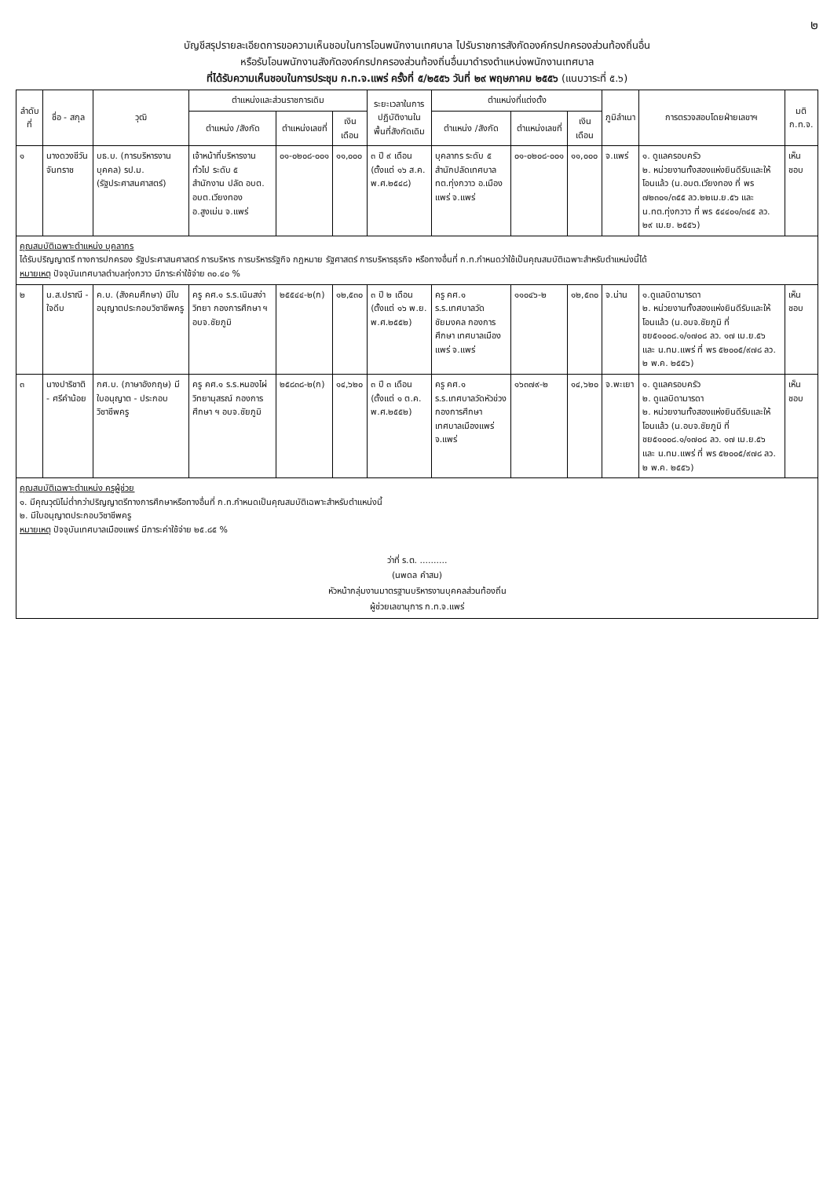๒
บัญชีสรุปรายละเอียดการขอความเห็นชอบในการโอนพนักงานเทศบาล ไปรับราชการสังกัดองค์กรปกครองส่วนท้องถิ่นอื่น
หรือรับโอนพนักงานสังกัดองค์กรปกครองส่วนท้องถิ่นอื่นมาดำรงตำแหน่งพนักงานเทศบาล
ที่ได้รับความเห็นชอบในการประชุม ก.ท.จ.แพร่ ครั้งที่ ๕/๒๕๕๖ วันที่ ๒๙ พฤษภาคม ๒๕๕๖ (แนบวาระที่ ๕.๖)
| ลำดับที่ | ชื่อ - สกุล | วุฒิ | ตำแหน่งและส่วนราชการเดิม | | | ระยะเวลาในการปฏิบัติงานในพื้นที่สังกัดเดิม | ตำแหน่งที่แต่งตั้ง | | | ภูมิลำเนา | การตรวจสอบโดยฝ่ายเลขาฯ | มติ ก.ท.จ. |
| --- | --- | --- | --- | --- | --- | --- | --- | --- | --- | --- | --- | --- |
| | | | ตำแหน่ง /สังกัด | ตำแหน่งเลขที่ | เงินเดือน | | ตำแหน่ง /สังกัด | ตำแหน่งเลขที่ | เงินเดือน | | | |
| ๑ | นางดวงชีวัน จันทราช | บธ.บ. (การบริหารงานบุคคล) รป.ม. (รัฐประศาสนศาสตร์) | เจ้าหน้าที่บริหารงานทั่วไป ระดับ ๕ สำนักงาน ปลัด อบต. อบต.เวียงทอง อ.สูงเม่น จ.แพร่ | ๐๑-๐๒๐๘-๐๐๑ | ๑๑,๐๐๐ | ๓ ปี ๙ เดือน (ตั้งแต่ ๑๖ ส.ค. พ.ศ.๒๕๔๘) | บุคลากร ระดับ ๕ สำนักปลัดเทศบาล ทต.ทุ่งกวาว อ.เมืองแพร่ จ.แพร่ | ๐๑-๐๒๐๘-๐๐๑ | ๑๑,๐๐๐ | จ.แพร่ | ๑. ดูแลครอบครัว ๒. หน่วยงานทั้งสองแห่งยินดีรับและให้โอนแล้ว (น.อบต.เวียงทอง ที่ พร ๗๒๓๐๑/๓๕๕ ลว.๒๒เม.ย.๕๖ และ น.ทต.ทุ่งกวาว ที่ พร ๕๔๔๐๑/๓๔๕ ลว. ๒๙ เม.ย. ๒๕๕๖) | เห็นชอบ |
| คุณสมบัติเฉพาะตำแหน่ง บุคลากร ได้รับปริญญาตรี ทางการปกครอง รัฐประศาสนศาสตร์ การบริหาร การบริหารรัฐกิจ กฎหมาย รัฐศาสตร์ การบริหารธุรกิจ หรือทางอื่นที่ ก.ท.กำหนดว่าใช้เป็นคุณสมบัติเฉพาะสำหรับตำแหน่งนี้ได้ หมายเหตุ ปัจจุบันเทศบาลตำบลทุ่งกวาว มีภาระค่าใช้จ่าย ๓๐.๔๐ % | | | | | | | | | | | | |
| ๒ | น.ส.ปราณี - ใจดีบ | ค.บ. (สังคมศึกษา) มีใบอนุญาตประกอบวิชาชีพครู | ครู คศ.๑ ร.ร.เนินสง่าวิทยา กองการศึกษา ฯ อบจ.ชัยภูมิ | ๒๕๕๔๔-๒(ก) | ๑๒,๕๓๐ | ๓ ปี ๒ เดือน (ตั้งแต่ ๑๖ พ.ย. พ.ศ.๒๕๕๒) | ครู คศ.๑ ร.ร.เทศบาลวัดชัยมงคล กองการศึกษา เทศบาลเมืองแพร่ จ.แพร่ | ๑๑๐๔๖-๒ | ๑๒,๕๓๐ | จ.น่าน | ๑.ดูแลบิดามารดา ๒. หน่วยงานทั้งสองแห่งยินดีรับและให้โอนแล้ว (น.อบจ.ชัยภูมิ ที่ ชย๕๑๐๐๘.๑/๑๗๐๘ ลว. ๑๗ เม.ย.๕๖ และ น.ทม.แพร่ ที่ พร ๕๒๐๐๕/๙๗๘ ลว. ๒ พ.ค. ๒๕๕๖) | เห็นชอบ |
| ๓ | นางปาริชาติ - ศรีคำน้อย | กศ.บ. (ภาษาอังกฤษ) มีใบอนุญาต - ประกอบวิชาชีพครู | ครู คศ.๑ ร.ร.หนองไผ่วิทยานุสรณ์ กองการศึกษา ฯ อบจ.ชัยภูมิ | ๒๕๘๓๘-๒(ก) | ๑๔,๖๒๐ | ๓ ปี ๓ เดือน (ตั้งแต่ ๑ ต.ค. พ.ศ.๒๕๕๒) | ครู คศ.๑ ร.ร.เทศบาลวัดหัวข่วง กองการศึกษา เทศบาลเมืองแพร่ จ.แพร่ | ๑๖๓๗๙-๒ | ๑๔,๖๒๐ | จ.พะเยา | ๑. ดูแลครอบครัว ๒. ดูแลบิดามารดา ๒. หน่วยงานทั้งสองแห่งยินดีรับและให้โอนแล้ว (น.อบจ.ชัยภูมิ ที่ ชย๕๑๐๐๘.๑/๑๗๐๘ ลว. ๑๗ เม.ย.๕๖ และ น.ทม.แพร่ ที่ พร ๕๒๐๐๕/๙๗๘ ลว. ๒ พ.ค. ๒๕๕๖) | เห็นชอบ |
| คุณสมบัติเฉพาะตำแหน่ง ครูผู้ช่วย ๑. มีคุณวุฒิไม่ต่ำกว่าปริญญาตรีทางการศึกษาหรือทางอื่นที่ ก.ท.กำหนดเป็นคุณสมบัติเฉพาะสำหรับตำแหน่งนี้ ๒. มีใบอนุญาตประกอบวิชาชีพครู หมายเหตุ ปัจจุบันเทศบาลเมืองแพร่ มีภาระค่าใช้จ่าย ๒๕.๘๕ % ว่าที่ ร.ต. .......... (นพดล คำสม) หัวหน้ากลุ่มงานมาตรฐานบริหารงานบุคคลส่วนท้องถิ่น ผู้ช่วยเลขานุการ ก.ท.จ.แพร่ | | | | | | | | | | | | |